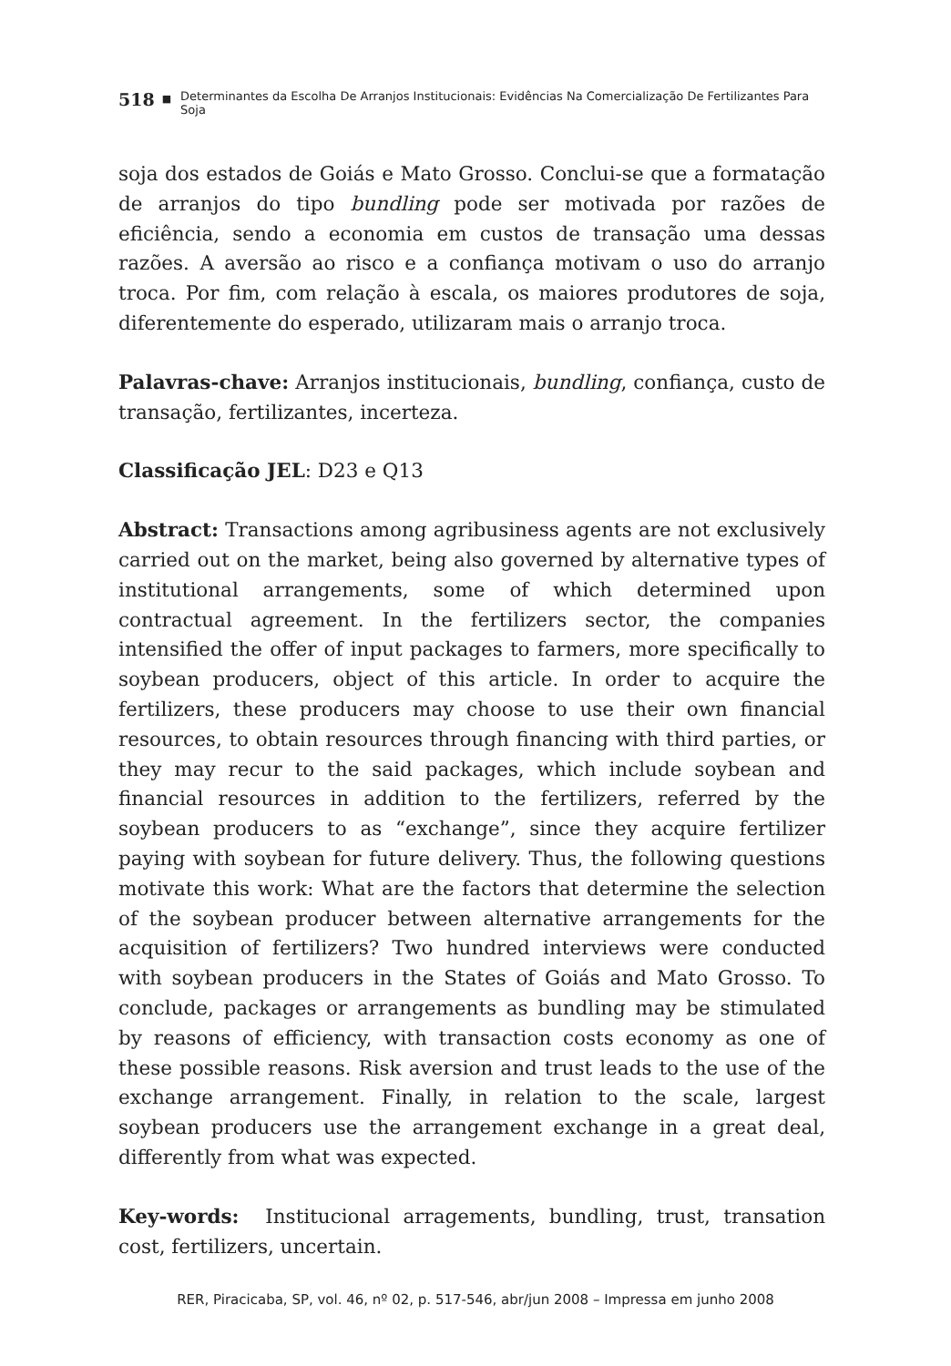518 ■ Determinantes da Escolha De Arranjos Institucionais: Evidências Na Comercialização De Fertilizantes Para Soja
soja dos estados de Goiás e Mato Grosso. Conclui-se que a formatação de arranjos do tipo bundling pode ser motivada por razões de eficiência, sendo a economia em custos de transação uma dessas razões. A aversão ao risco e a confiança motivam o uso do arranjo troca. Por fim, com relação à escala, os maiores produtores de soja, diferentemente do esperado, utilizaram mais o arranjo troca.
Palavras-chave: Arranjos institucionais, bundling, confiança, custo de transação, fertilizantes, incerteza.
Classificação JEL: D23 e Q13
Abstract: Transactions among agribusiness agents are not exclusively carried out on the market, being also governed by alternative types of institutional arrangements, some of which determined upon contractual agreement. In the fertilizers sector, the companies intensified the offer of input packages to farmers, more specifically to soybean producers, object of this article. In order to acquire the fertilizers, these producers may choose to use their own financial resources, to obtain resources through financing with third parties, or they may recur to the said packages, which include soybean and financial resources in addition to the fertilizers, referred by the soybean producers to as “exchange”, since they acquire fertilizer paying with soybean for future delivery. Thus, the following questions motivate this work: What are the factors that determine the selection of the soybean producer between alternative arrangements for the acquisition of fertilizers? Two hundred interviews were conducted with soybean producers in the States of Goiás and Mato Grosso. To conclude, packages or arrangements as bundling may be stimulated by reasons of efficiency, with transaction costs economy as one of these possible reasons. Risk aversion and trust leads to the use of the exchange arrangement. Finally, in relation to the scale, largest soybean producers use the arrangement exchange in a great deal, differently from what was expected.
Key-words: Institucional arragements, bundling, trust, transation cost, fertilizers, uncertain.
RER, Piracicaba, SP, vol. 46, nº 02, p. 517-546, abr/jun 2008 – Impressa em junho 2008